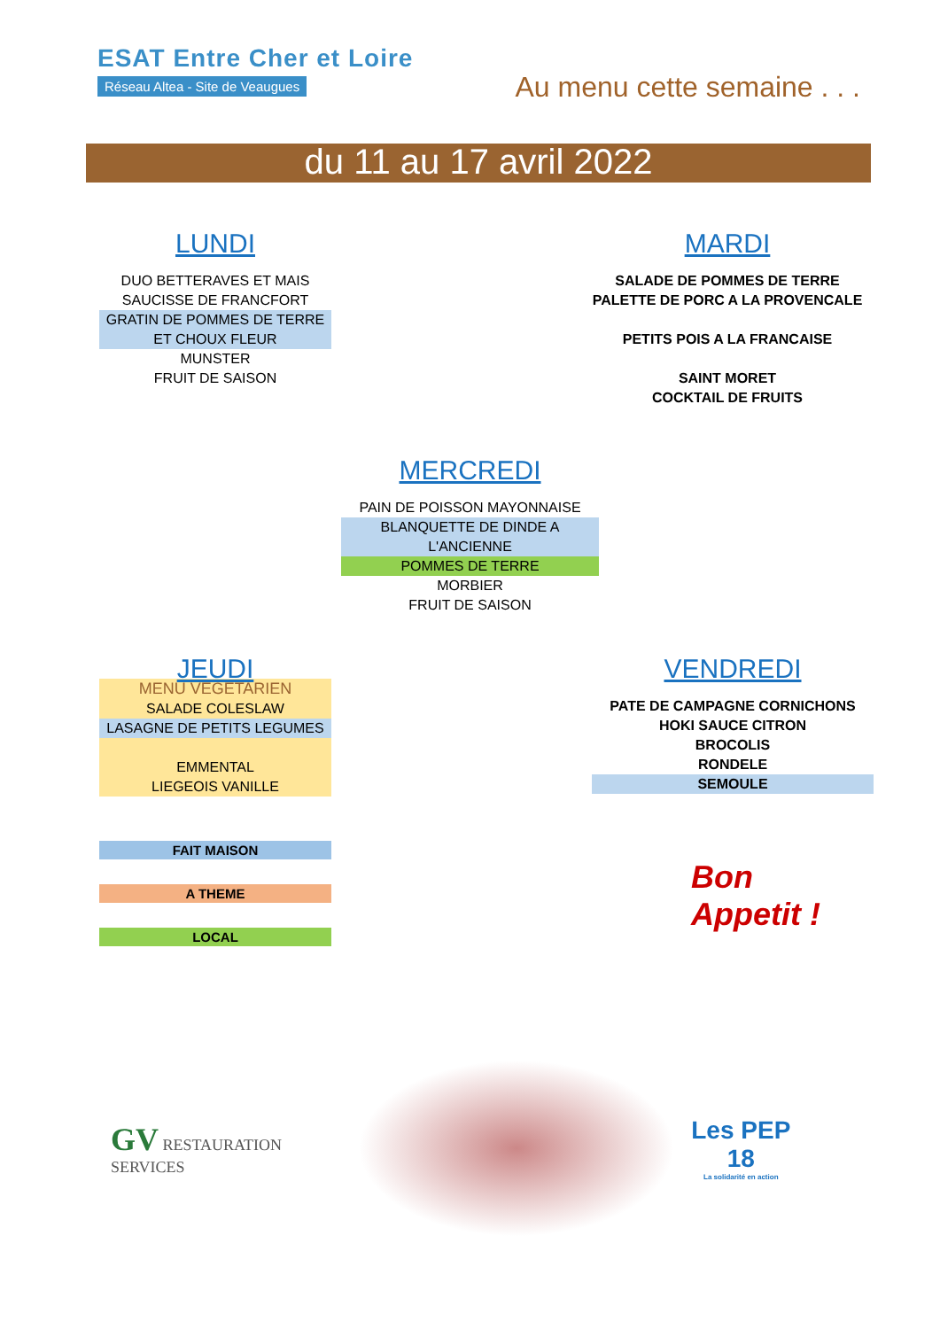ESAT Entre Cher et Loire
Réseau Altea - Site de Veaugues
Au menu cette semaine . . .
du 11 au 17 avril 2022
LUNDI
DUO BETTERAVES ET MAIS
SAUCISSE DE FRANCFORT
GRATIN DE POMMES DE TERRE ET CHOUX FLEUR
MUNSTER
FRUIT DE SAISON
MARDI
SALADE DE POMMES DE TERRE
PALETTE DE PORC A LA PROVENCALE
PETITS POIS A LA FRANCAISE
SAINT MORET
COCKTAIL DE FRUITS
MERCREDI
PAIN DE POISSON MAYONNAISE
BLANQUETTE DE DINDE A L'ANCIENNE
POMMES DE TERRE
MORBIER
FRUIT DE SAISON
JEUDI
MENU VEGETARIEN
SALADE COLESLAW
LASAGNE DE PETITS LEGUMES
EMMENTAL
LIEGEOIS VANILLE
VENDREDI
PATE DE CAMPAGNE CORNICHONS
HOKI SAUCE CITRON
BROCOLIS
RONDELE
SEMOULE
FAIT MAISON
A THEME
LOCAL
Bon
Appetit !
GV RESTAURATION SERVICES
Les PEP 18
La solidarité en action